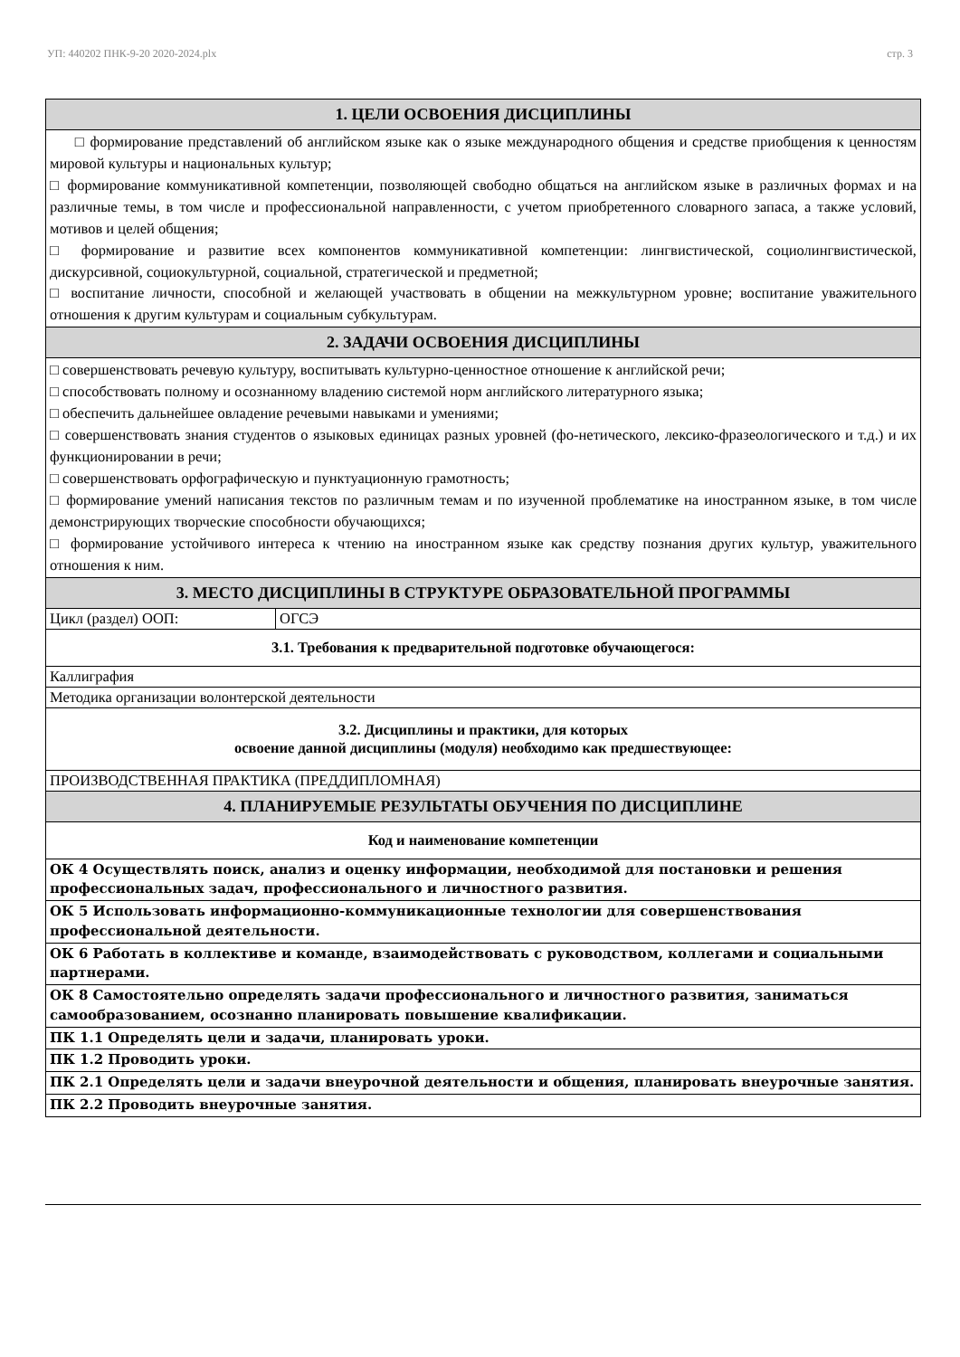УП: 440202 ПНК-9-20 2020-2024.plx стр. 3
| 1. ЦЕЛИ ОСВОЕНИЯ ДИСЦИПЛИНЫ | |
| --- | --- |
| □ формирование представлений об английском языке как о языке международного общения и средстве приобщения к ценностям мировой культуры и национальных культур; □ формирование коммуникативной компетенции, позволяющей свободно общаться на английском языке в различных формах и на различные темы, в том числе и профессиональной направленности, с учетом приобретенного словарного запаса, а также условий, мотивов и целей общения; □ формирование и развитие всех компонентов коммуникативной компетенции: лингвистической, социолингвистической, дискурсивной, социокультурной, социальной, стратегической и предметной; □ воспитание личности, способной и желающей участвовать в общении на межкультурном уровне; воспитание уважительного отношения к другим культурам и социальным субкультурам. | |
| 2. ЗАДАЧИ ОСВОЕНИЯ ДИСЦИПЛИНЫ | |
| □ совершенствовать речевую культуру, воспитывать культурно-ценностное отношение к английской речи; □ способствовать полному и осознанному владению системой норм английского литературного языка; □ обеспечить дальнейшее овладение речевыми навыками и умениями; □ совершенствовать знания студентов о языковых единицах разных уровней (фо-нетического, лексико-фразеологического и т.д.) и их функционировании в речи; □ совершенствовать орфографическую и пунктуационную грамотность; □ формирование умений написания текстов по различным темам и по изученной проблематике на иностранном языке, в том числе демонстрирующих творческие способности обучающихся; □ формирование устойчивого интереса к чтению на иностранном языке как средству познания других культур, уважительного отношения к ним. | |
| 3. МЕСТО ДИСЦИПЛИНЫ В СТРУКТУРЕ ОБРАЗОВАТЕЛЬНОЙ ПРОГРАММЫ | |
| Цикл (раздел) ООП: | ОГСЭ |
| 3.1. Требования к предварительной подготовке обучающегося: | |
| Каллиграфия | |
| Методика организации волонтерской деятельности | |
| 3.2. Дисциплины и практики, для которых освоение данной дисциплины (модуля) необходимо как предшествующее: | |
| ПРОИЗВОДСТВЕННАЯ ПРАКТИКА (ПРЕДДИПЛОМНАЯ) | |
| 4. ПЛАНИРУЕМЫЕ РЕЗУЛЬТАТЫ ОБУЧЕНИЯ ПО ДИСЦИПЛИНЕ | |
| Код и наименование компетенции | |
| ОК 4 Осуществлять поиск, анализ и оценку информации, необходимой для постановки и решения профессиональных задач, профессионального и личностного развития. | |
| ОК 5 Использовать информационно-коммуникационные технологии для совершенствования профессиональной деятельности. | |
| ОК 6 Работать в коллективе и команде, взаимодействовать с руководством, коллегами и социальными партнерами. | |
| ОК 8 Самостоятельно определять задачи профессионального и личностного развития, заниматься самообразованием, осознанно планировать повышение квалификации. | |
| ПК 1.1 Определять цели и задачи, планировать уроки. | |
| ПК 1.2 Проводить уроки. | |
| ПК 2.1 Определять цели и задачи внеурочной деятельности и общения, планировать внеурочные занятия. | |
| ПК 2.2 Проводить внеурочные занятия. | |